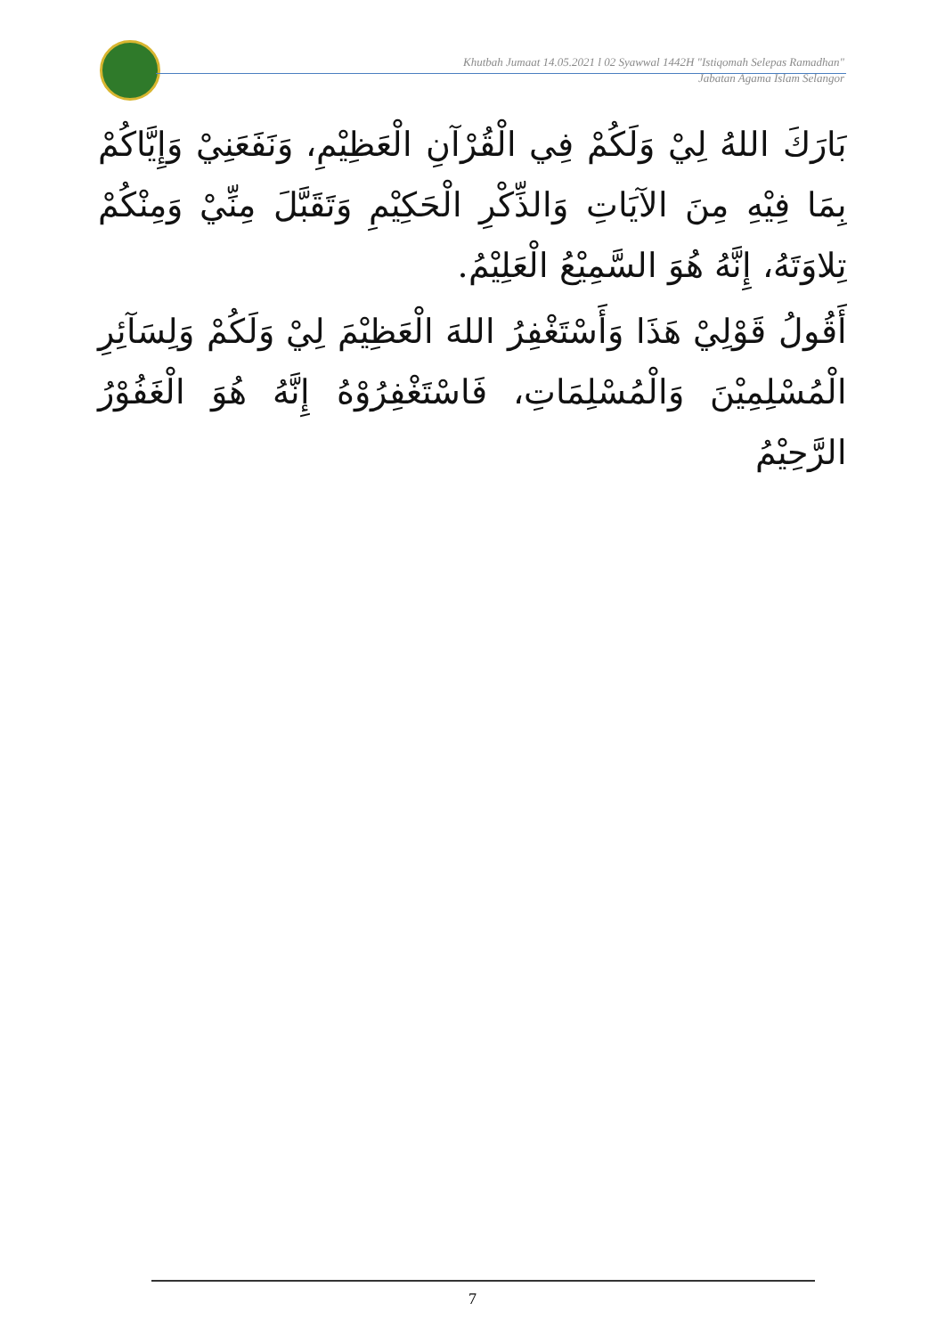Khutbah Jumaat 14.05.2021 l 02 Syawwal 1442H "Istiqomah Selepas Ramadhan"
Jabatan Agama Islam Selangor
بَارَكَ اللهُ لِيْ وَلَكُمْ فِي الْقُرْآنِ الْعَظِيْمِ، وَنَفَعَنِيْ وَإِيَّاكُمْ بِمَا فِيْهِ مِنَ الآيَاتِ وَالذِّكْرِ الْحَكِيْمِ وَتَقَبَّلَ مِنِّيْ وَمِنْكُمْ تِلاوَتَهُ، إِنَّهُ هُوَ السَّمِيْعُ الْعَلِيْمُ.
أَقُولُ قَوْلِيْ هَذَا وَأَسْتَغْفِرُ اللهَ الْعَظِيْمَ لِيْ وَلَكُمْ وَلِسَآئِرِ الْمُسْلِمِيْنَ وَالْمُسْلِمَاتِ، فَاسْتَغْفِرُوْهُ إِنَّهُ هُوَ الْغَفُوْرُ الرَّحِيْمُ
7